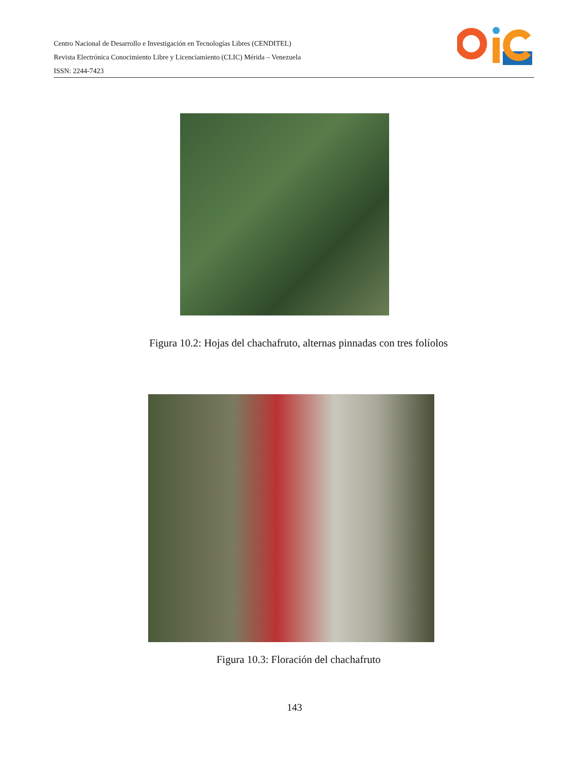Centro Nacional de Desarrollo e Investigación en Tecnologías Libres (CENDITEL)
Revista Electrónica Conocimiento Libre y Licenciamiento (CLIC) Mérida – Venezuela
ISSN: 2244-7423
Figura 10.2: Hojas del chachafruto, alternas pinnadas con tres folíolos
Figura 10.3: Floración del chachafruto
143